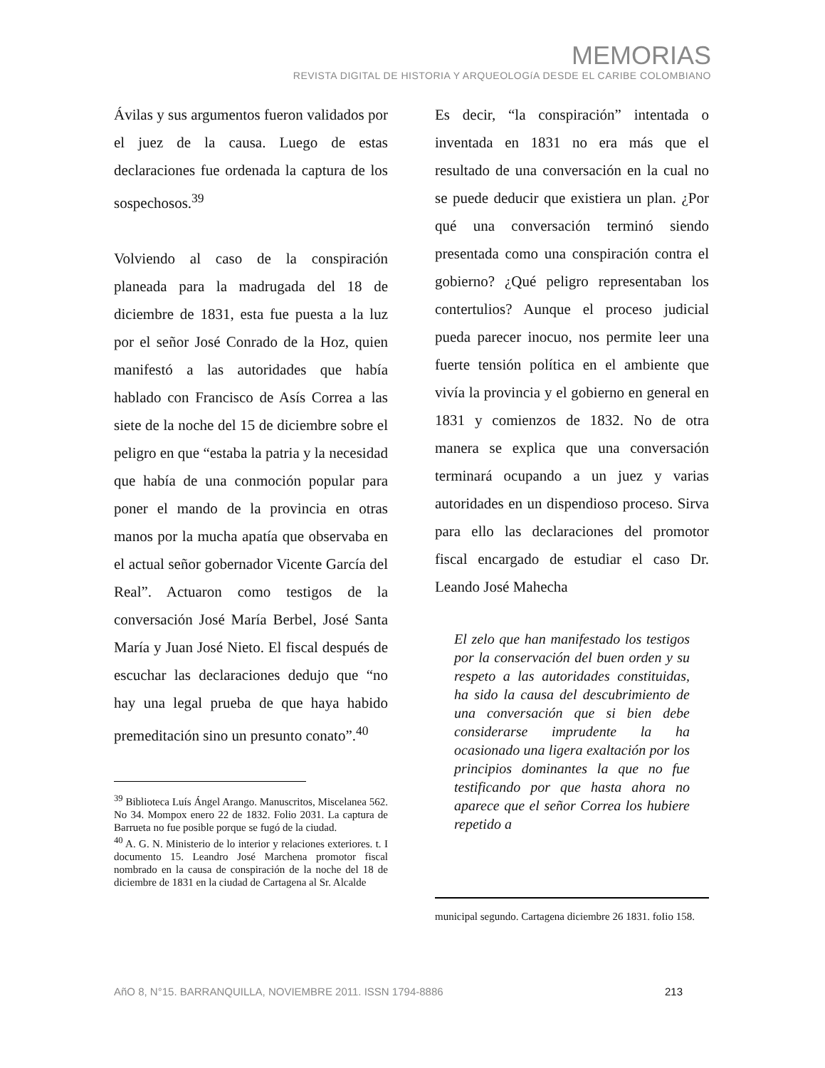MEMORIAS
REVISTA DIGITAL DE HISTORIA Y ARQUEOLOGíA DESDE EL CARIBE COLOMBIANO
Ávilas y sus argumentos fueron validados por el juez de la causa. Luego de estas declaraciones fue ordenada la captura de los sospechosos.<sup>39</sup>
Volviendo al caso de la conspiración planeada para la madrugada del 18 de diciembre de 1831, esta fue puesta a la luz por el señor José Conrado de la Hoz, quien manifestó a las autoridades que había hablado con Francisco de Asís Correa a las siete de la noche del 15 de diciembre sobre el peligro en que “estaba la patria y la necesidad que había de una conmoción popular para poner el mando de la provincia en otras manos por la mucha apatía que observaba en el actual señor gobernador Vicente García del Real”. Actuaron como testigos de la conversación José María Berbel, José Santa María y Juan José Nieto. El fiscal después de escuchar las declaraciones dedujo que “no hay una legal prueba de que haya habido premeditación sino un presunto conato”.<sup>40</sup>
<sup>39</sup> Biblioteca Luís Ángel Arango. Manuscritos, Miscelanea 562. No 34. Mompox enero 22 de 1832. Folio 2031. La captura de Barrueta no fue posible porque se fugó de la ciudad.
<sup>40</sup> A. G. N. Ministerio de lo interior y relaciones exteriores. t. I documento 15. Leandro José Marchena promotor fiscal nombrado en la causa de conspiración de la noche del 18 de diciembre de 1831 en la ciudad de Cartagena al Sr. Alcalde
Es decir, “la conspiración” intentada o inventada en 1831 no era más que el resultado de una conversación en la cual no se puede deducir que existiera un plan. ¿Por qué una conversación terminó siendo presentada como una conspiración contra el gobierno? ¿Qué peligro representaban los contertulios? Aunque el proceso judicial pueda parecer inocuo, nos permite leer una fuerte tensión política en el ambiente que vivía la provincia y el gobierno en general en 1831 y comienzos de 1832. No de otra manera se explica que una conversación terminará ocupando a un juez y varias autoridades en un dispendioso proceso. Sirva para ello las declaraciones del promotor fiscal encargado de estudiar el caso Dr. Leando José Mahecha
El zelo que han manifestado los testigos por la conservación del buen orden y su respeto a las autoridades constituidas, ha sido la causa del descubrimiento de una conversación que si bien debe considerarse imprudente la ha ocasionado una ligera exaltación por los principios dominantes la que no fue testificando por que hasta ahora no aparece que el señor Correa los hubiere repetido a
municipal segundo. Cartagena diciembre 26 1831. foIio 158.
AñO 8, N°15. BARRANQUILLA, NOVIEMBRE 2011. ISSN 1794-8886 213